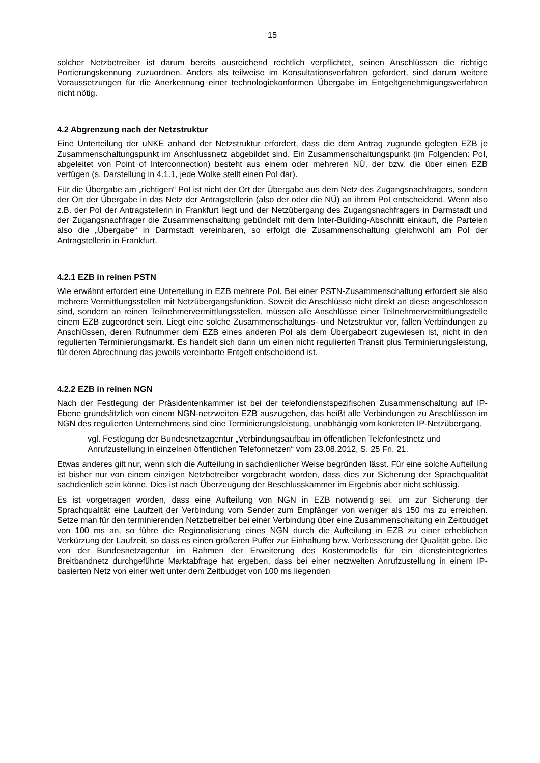15
solcher Netzbetreiber ist darum bereits ausreichend rechtlich verpflichtet, seinen Anschlüssen die richtige Portierungskennung zuzuordnen. Anders als teilweise im Konsultationsverfahren gefordert, sind darum weitere Voraussetzungen für die Anerkennung einer technologiekonformen Übergabe im Entgeltgenehmigungsverfahren nicht nötig.
4.2 Abgrenzung nach der Netzstruktur
Eine Unterteilung der uNKE anhand der Netzstruktur erfordert, dass die dem Antrag zugrunde gelegten EZB je Zusammenschaltungspunkt im Anschlussnetz abgebildet sind. Ein Zusammenschaltungspunkt (im Folgenden: PoI, abgeleitet von Point of Interconnection) besteht aus einem oder mehreren NÜ, der bzw. die über einen EZB verfügen (s. Darstellung in 4.1.1, jede Wolke stellt einen PoI dar).
Für die Übergabe am „richtigen“ PoI ist nicht der Ort der Übergabe aus dem Netz des Zugangsnachfragers, sondern der Ort der Übergabe in das Netz der Antragstellerin (also der oder die NÜ) an ihrem PoI entscheidend. Wenn also z.B. der PoI der Antragstellerin in Frankfurt liegt und der Netzübergang des Zugangsnachfragers in Darmstadt und der Zugangsnachfrager die Zusammenschaltung gebündelt mit dem Inter-Building-Abschnitt einkauft, die Parteien also die „Übergabe“ in Darmstadt vereinbaren, so erfolgt die Zusammenschaltung gleichwohl am PoI der Antragstellerin in Frankfurt.
4.2.1 EZB in reinen PSTN
Wie erwähnt erfordert eine Unterteilung in EZB mehrere PoI. Bei einer PSTN-Zusammenschaltung erfordert sie also mehrere Vermittlungsstellen mit Netzübergangsfunktion. Soweit die Anschlüsse nicht direkt an diese angeschlossen sind, sondern an reinen Teilnehmervermittlungsstellen, müssen alle Anschlüsse einer Teilnehmervermittlungsstelle einem EZB zugeordnet sein. Liegt eine solche Zusammenschaltungs- und Netzstruktur vor, fallen Verbindungen zu Anschlüssen, deren Rufnummer dem EZB eines anderen PoI als dem Übergabeort zugewiesen ist, nicht in den regulierten Terminierungsmarkt. Es handelt sich dann um einen nicht regulierten Transit plus Terminierungsleistung, für deren Abrechnung das jeweils vereinbarte Entgelt entscheidend ist.
4.2.2 EZB in reinen NGN
Nach der Festlegung der Präsidentenkammer ist bei der telefondienstspezifischen Zusammenschaltung auf IP-Ebene grundsätzlich von einem NGN-netzweiten EZB auszugehen, das heißt alle Verbindungen zu Anschlüssen im NGN des regulierten Unternehmens sind eine Terminierungsleistung, unabhängig vom konkreten IP-Netzübergang,
vgl. Festlegung der Bundesnetzagentur „Verbindungsaufbau im öffentlichen Telefonfestnetz und Anrufzustellung in einzelnen öffentlichen Telefonnetzen“ vom 23.08.2012, S. 25 Fn. 21.
Etwas anderes gilt nur, wenn sich die Aufteilung in sachdienlicher Weise begründen lässt. Für eine solche Aufteilung ist bisher nur von einem einzigen Netzbetreiber vorgebracht worden, dass dies zur Sicherung der Sprachqualität sachdienlich sein könne. Dies ist nach Überzeugung der Beschlusskammer im Ergebnis aber nicht schlüssig.
Es ist vorgetragen worden, dass eine Aufteilung von NGN in EZB notwendig sei, um zur Sicherung der Sprachqualität eine Laufzeit der Verbindung vom Sender zum Empfänger von weniger als 150 ms zu erreichen. Setze man für den terminierenden Netzbetreiber bei einer Verbindung über eine Zusammenschaltung ein Zeitbudget von 100 ms an, so führe die Regionalisierung eines NGN durch die Aufteilung in EZB zu einer erheblichen Verkürzung der Laufzeit, so dass es einen größeren Puffer zur Einhaltung bzw. Verbesserung der Qualität gebe. Die von der Bundesnetzagentur im Rahmen der Erweiterung des Kostenmodells für ein diensteintegriertes Breitbandnetz durchgeführte Marktabfrage hat ergeben, dass bei einer netzweiten Anrufzustellung in einem IP-basierten Netz von einer weit unter dem Zeitbudget von 100 ms liegenden